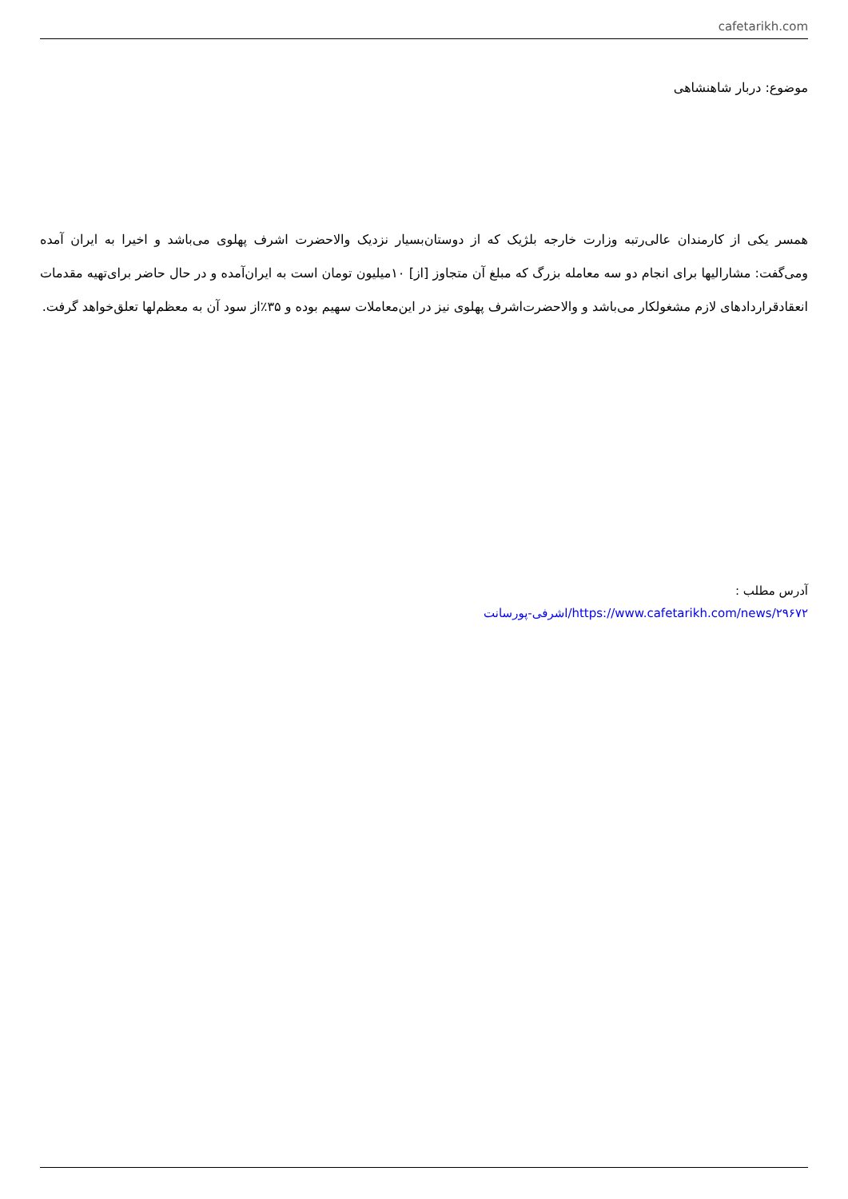cafetarikh.com
موضوع: دربار شاهنشاهی
همسر یکی از کارمندان عالی‌رتبه وزارت خارجه بلژیک که از دوستان‌بسیار نزدیک والاحضرت اشرف پهلوی می‌باشد و اخیرا به ایران آمده ومی‌گفت: مشارالیها برای انجام دو سه معامله بزرگ که مبلغ آن متجاوز [از] ۱۰میلیون تومان است به ایران‌آمده و در حال حاضر برای‌تهیه مقدمات انعقادقراردادهای لازم مشغولکار می‌باشد و والاحضرت‌اشرف پهلوی نیز در این‌معاملات سهیم بوده و ۳۵٪از سود آن به معظم‌لها تعلق‌خواهد گرفت.
آدرس مطلب :
https://www.cafetarikh.com/news/۲۹۶۷۲/اشرفی-پورسانت